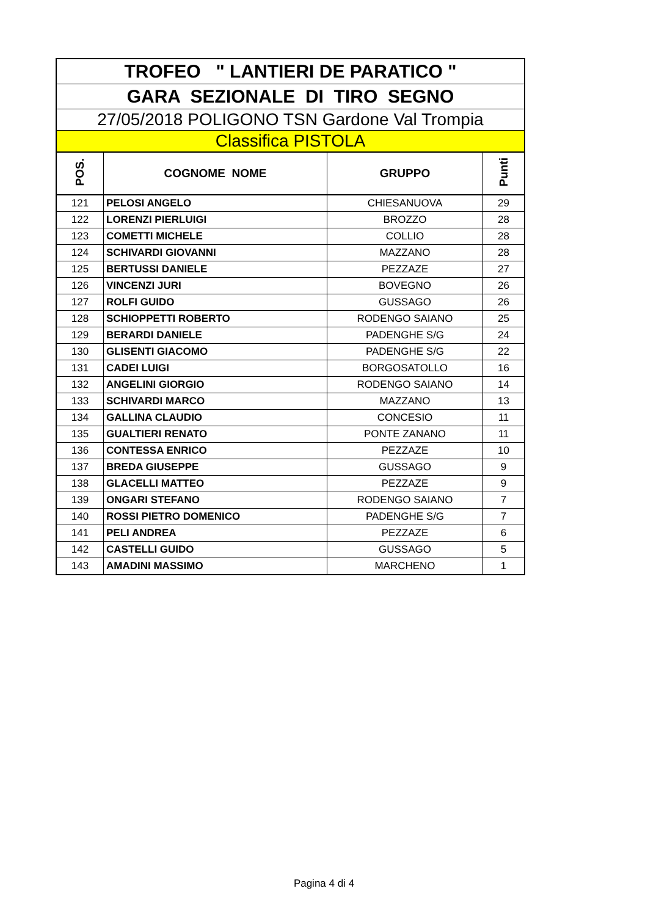| TROFEO " LANTIERI DE PARATICO " | | | |
| GARA SEZIONALE DI TIRO SEGNO | | | |
| 27/05/2018 POLIGONO TSN Gardone Val Trompia | | | |
| Classifica PISTOLA | | | |
| POS. | COGNOME NOME | GRUPPO | Punti |
| 121 | PELOSI ANGELO | CHIESANUOVA | 29 |
| 122 | LORENZI PIERLUIGI | BROZZO | 28 |
| 123 | COMETTI MICHELE | COLLIO | 28 |
| 124 | SCHIVARDI GIOVANNI | MAZZANO | 28 |
| 125 | BERTUSSI DANIELE | PEZZAZE | 27 |
| 126 | VINCENZI JURI | BOVEGNO | 26 |
| 127 | ROLFI GUIDO | GUSSAGO | 26 |
| 128 | SCHIOPPETTI ROBERTO | RODENGO SAIANO | 25 |
| 129 | BERARDI DANIELE | PADENGHE S/G | 24 |
| 130 | GLISENTI GIACOMO | PADENGHE S/G | 22 |
| 131 | CADEI LUIGI | BORGOSATOLLO | 16 |
| 132 | ANGELINI GIORGIO | RODENGO SAIANO | 14 |
| 133 | SCHIVARDI MARCO | MAZZANO | 13 |
| 134 | GALLINA CLAUDIO | CONCESIO | 11 |
| 135 | GUALTIERI RENATO | PONTE ZANANO | 11 |
| 136 | CONTESSA ENRICO | PEZZAZE | 10 |
| 137 | BREDA GIUSEPPE | GUSSAGO | 9 |
| 138 | GLACELLI MATTEO | PEZZAZE | 9 |
| 139 | ONGARI STEFANO | RODENGO SAIANO | 7 |
| 140 | ROSSI PIETRO DOMENICO | PADENGHE S/G | 7 |
| 141 | PELI ANDREA | PEZZAZE | 6 |
| 142 | CASTELLI GUIDO | GUSSAGO | 5 |
| 143 | AMADINI MASSIMO | MARCHENO | 1 |
Pagina 4 di 4